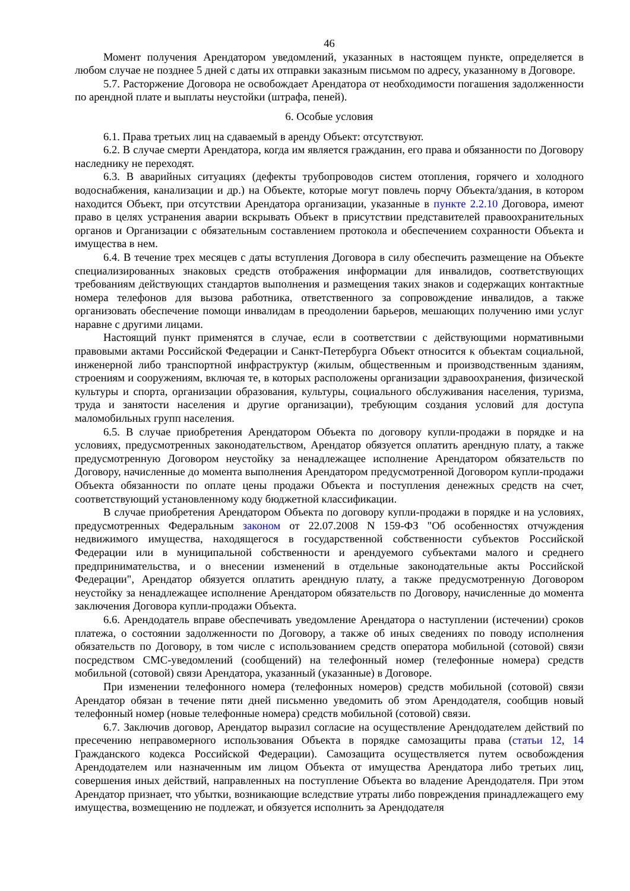46
Момент получения Арендатором уведомлений, указанных в настоящем пункте, определяется в любом случае не позднее 5 дней с даты их отправки заказным письмом по адресу, указанному в Договоре.
5.7. Расторжение Договора не освобождает Арендатора от необходимости погашения задолженности по арендной плате и выплаты неустойки (штрафа, пеней).
6. Особые условия
6.1. Права третьих лиц на сдаваемый в аренду Объект: отсутствуют.
6.2. В случае смерти Арендатора, когда им является гражданин, его права и обязанности по Договору наследнику не переходят.
6.3. В аварийных ситуациях (дефекты трубопроводов систем отопления, горячего и холодного водоснабжения, канализации и др.) на Объекте, которые могут повлечь порчу Объекта/здания, в котором находится Объект, при отсутствии Арендатора организации, указанные в пункте 2.2.10 Договора, имеют право в целях устранения аварии вскрывать Объект в присутствии представителей правоохранительных органов и Организации с обязательным составлением протокола и обеспечением сохранности Объекта и имущества в нем.
6.4. В течение трех месяцев с даты вступления Договора в силу обеспечить размещение на Объекте специализированных знаковых средств отображения информации для инвалидов, соответствующих требованиям действующих стандартов выполнения и размещения таких знаков и содержащих контактные номера телефонов для вызова работника, ответственного за сопровождение инвалидов, а также организовать обеспечение помощи инвалидам в преодолении барьеров, мешающих получению ими услуг наравне с другими лицами.
Настоящий пункт применятся в случае, если в соответствии с действующими нормативными правовыми актами Российской Федерации и Санкт-Петербурга Объект относится к объектам социальной, инженерной либо транспортной инфраструктур (жилым, общественным и производственным зданиям, строениям и сооружениям, включая те, в которых расположены организации здравоохранения, физической культуры и спорта, организации образования, культуры, социального обслуживания населения, туризма, труда и занятости населения и другие организации), требующим создания условий для доступа маломобильных групп населения.
6.5. В случае приобретения Арендатором Объекта по договору купли-продажи в порядке и на условиях, предусмотренных законодательством, Арендатор обязуется оплатить арендную плату, а также предусмотренную Договором неустойку за ненадлежащее исполнение Арендатором обязательств по Договору, начисленные до момента выполнения Арендатором предусмотренной Договором купли-продажи Объекта обязанности по оплате цены продажи Объекта и поступления денежных средств на счет, соответствующий установленному коду бюджетной классификации.
В случае приобретения Арендатором Объекта по договору купли-продажи в порядке и на условиях, предусмотренных Федеральным законом от 22.07.2008 N 159-ФЗ "Об особенностях отчуждения недвижимого имущества, находящегося в государственной собственности субъектов Российской Федерации или в муниципальной собственности и арендуемого субъектами малого и среднего предпринимательства, и о внесении изменений в отдельные законодательные акты Российской Федерации", Арендатор обязуется оплатить арендную плату, а также предусмотренную Договором неустойку за ненадлежащее исполнение Арендатором обязательств по Договору, начисленные до момента заключения Договора купли-продажи Объекта.
6.6. Арендодатель вправе обеспечивать уведомление Арендатора о наступлении (истечении) сроков платежа, о состоянии задолженности по Договору, а также об иных сведениях по поводу исполнения обязательств по Договору, в том числе с использованием средств оператора мобильной (сотовой) связи посредством СМС-уведомлений (сообщений) на телефонный номер (телефонные номера) средств мобильной (сотовой) связи Арендатора, указанный (указанные) в Договоре.
При изменении телефонного номера (телефонных номеров) средств мобильной (сотовой) связи Арендатор обязан в течение пяти дней письменно уведомить об этом Арендодателя, сообщив новый телефонный номер (новые телефонные номера) средств мобильной (сотовой) связи.
6.7. Заключив договор, Арендатор выразил согласие на осуществление Арендодателем действий по пресечению неправомерного использования Объекта в порядке самозащиты права (статьи 12, 14 Гражданского кодекса Российской Федерации). Самозащита осуществляется путем освобождения Арендодателем или назначенным им лицом Объекта от имущества Арендатора либо третьих лиц, совершения иных действий, направленных на поступление Объекта во владение Арендодателя. При этом Арендатор признает, что убытки, возникающие вследствие утраты либо повреждения принадлежащего ему имущества, возмещению не подлежат, и обязуется исполнить за Арендодателя